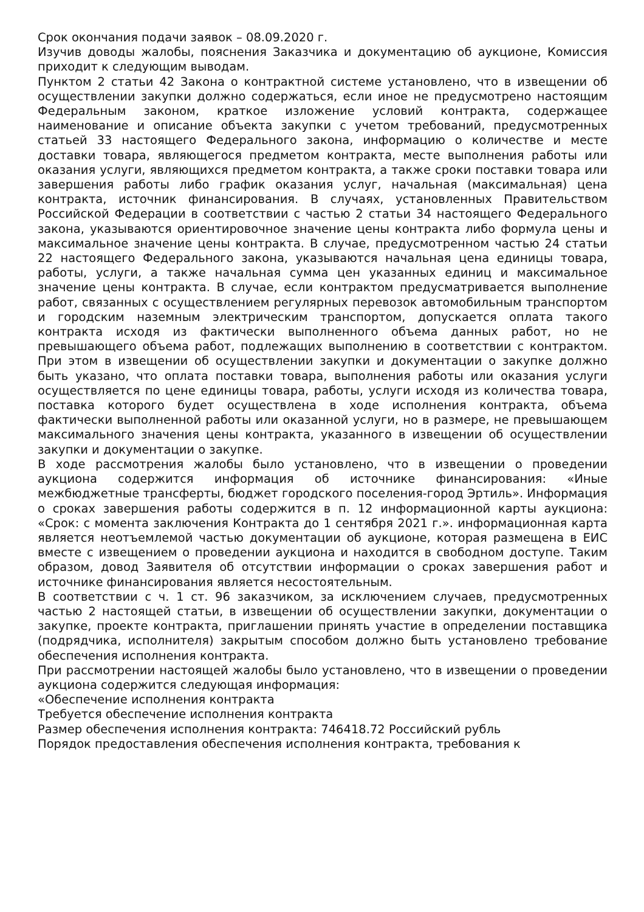Срок окончания подачи заявок – 08.09.2020 г.
Изучив доводы жалобы, пояснения Заказчика и документацию об аукционе, Комиссия приходит к следующим выводам.
Пунктом 2 статьи 42 Закона о контрактной системе установлено, что в извещении об осуществлении закупки должно содержаться, если иное не предусмотрено настоящим Федеральным законом, краткое изложение условий контракта, содержащее наименование и описание объекта закупки с учетом требований, предусмотренных статьей 33 настоящего Федерального закона, информацию о количестве и месте доставки товара, являющегося предметом контракта, месте выполнения работы или оказания услуги, являющихся предметом контракта, а также сроки поставки товара или завершения работы либо график оказания услуг, начальная (максимальная) цена контракта, источник финансирования. В случаях, установленных Правительством Российской Федерации в соответствии с частью 2 статьи 34 настоящего Федерального закона, указываются ориентировочное значение цены контракта либо формула цены и максимальное значение цены контракта. В случае, предусмотренном частью 24 статьи 22 настоящего Федерального закона, указываются начальная цена единицы товара, работы, услуги, а также начальная сумма цен указанных единиц и максимальное значение цены контракта. В случае, если контрактом предусматривается выполнение работ, связанных с осуществлением регулярных перевозок автомобильным транспортом и городским наземным электрическим транспортом, допускается оплата такого контракта исходя из фактически выполненного объема данных работ, но не превышающего объема работ, подлежащих выполнению в соответствии с контрактом. При этом в извещении об осуществлении закупки и документации о закупке должно быть указано, что оплата поставки товара, выполнения работы или оказания услуги осуществляется по цене единицы товара, работы, услуги исходя из количества товара, поставка которого будет осуществлена в ходе исполнения контракта, объема фактически выполненной работы или оказанной услуги, но в размере, не превышающем максимального значения цены контракта, указанного в извещении об осуществлении закупки и документации о закупке.
В ходе рассмотрения жалобы было установлено, что в извещении о проведении аукциона содержится информация об источнике финансирования: «Иные межбюджетные трансферты, бюджет городского поселения-город Эртиль». Информация о сроках завершения работы содержится в п. 12 информационной карты аукциона: «Срок: с момента заключения Контракта до 1 сентября 2021 г.». информационная карта является неотъемлемой частью документации об аукционе, которая размещена в ЕИС вместе с извещением о проведении аукциона и находится в свободном доступе. Таким образом, довод Заявителя об отсутствии информации о сроках завершения работ и источнике финансирования является несостоятельным.
В соответствии с ч. 1 ст. 96 заказчиком, за исключением случаев, предусмотренных частью 2 настоящей статьи, в извещении об осуществлении закупки, документации о закупке, проекте контракта, приглашении принять участие в определении поставщика (подрядчика, исполнителя) закрытым способом должно быть установлено требование обеспечения исполнения контракта.
При рассмотрении настоящей жалобы было установлено, что в извещении о проведении аукциона содержится следующая информация:
«Обеспечение исполнения контракта
Требуется обеспечение исполнения контракта
Размер обеспечения исполнения контракта: 746418.72 Российский рубль
Порядок предоставления обеспечения исполнения контракта, требования к